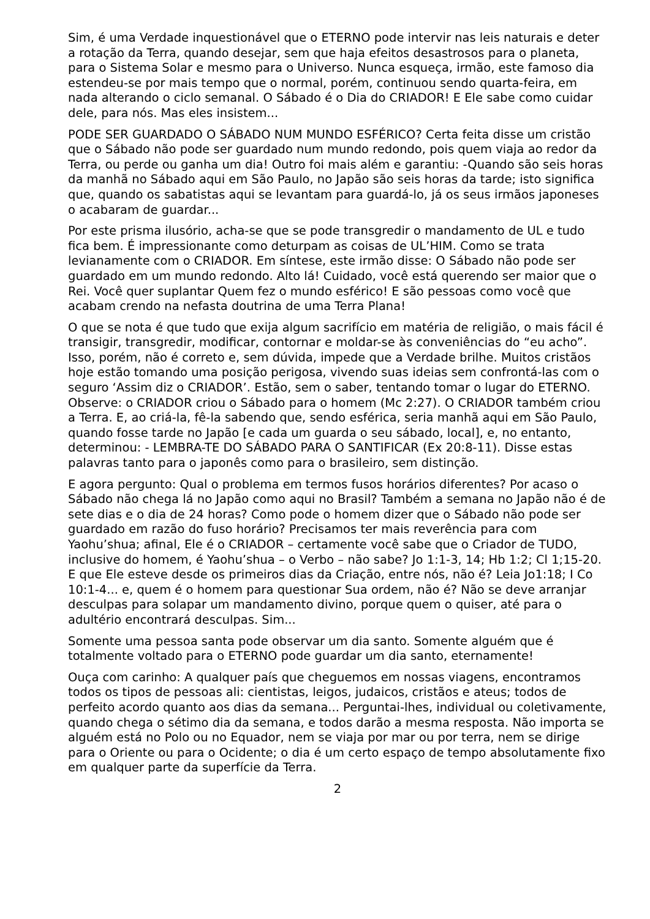Sim, é uma Verdade inquestionável que o ETERNO pode intervir nas leis naturais e deter a rotação da Terra, quando desejar, sem que haja efeitos desastrosos para o planeta, para o Sistema Solar e mesmo para o Universo. Nunca esqueça, irmão, este famoso dia estendeu-se por mais tempo que o normal, porém, continuou sendo quarta-feira, em nada alterando o ciclo semanal. O Sábado é o Dia do CRIADOR! E Ele sabe como cuidar dele, para nós. Mas eles insistem...
PODE SER GUARDADO O SÁBADO NUM MUNDO ESFÉRICO? Certa feita disse um cristão que o Sábado não pode ser guardado num mundo redondo, pois quem viaja ao redor da Terra, ou perde ou ganha um dia! Outro foi mais além e garantiu: -Quando são seis horas da manhã no Sábado aqui em São Paulo, no Japão são seis horas da tarde; isto significa que, quando os sabatistas aqui se levantam para guardá-lo, já os seus irmãos japoneses o acabaram de guardar...
Por este prisma ilusório, acha-se que se pode transgredir o mandamento de UL e tudo fica bem. É impressionante como deturpam as coisas de UL’HIM. Como se trata levianamente com o CRIADOR. Em síntese, este irmão disse: O Sábado não pode ser guardado em um mundo redondo. Alto lá! Cuidado, você está querendo ser maior que o Rei. Você quer suplantar Quem fez o mundo esférico! E são pessoas como você que acabam crendo na nefasta doutrina de uma Terra Plana!
O que se nota é que tudo que exija algum sacrifício em matéria de religião, o mais fácil é transigir, transgredir, modificar, contornar e moldar-se às conveniências do “eu acho”. Isso, porém, não é correto e, sem dúvida, impede que a Verdade brilhe. Muitos cristãos hoje estão tomando uma posição perigosa, vivendo suas ideias sem confrontá-las com o seguro ‘Assim diz o CRIADOR’. Estão, sem o saber, tentando tomar o lugar do ETERNO. Observe: o CRIADOR criou o Sábado para o homem (Mc 2:27). O CRIADOR também criou a Terra. E, ao criá-la, fê-la sabendo que, sendo esférica, seria manhã aqui em São Paulo, quando fosse tarde no Japão [e cada um guarda o seu sábado, local], e, no entanto, determinou: - LEMBRA-TE DO SÁBADO PARA O SANTIFICAR (Ex 20:8-11). Disse estas palavras tanto para o japonês como para o brasileiro, sem distinção.
E agora pergunto: Qual o problema em termos fusos horários diferentes? Por acaso o Sábado não chega lá no Japão como aqui no Brasil? Também a semana no Japão não é de sete dias e o dia de 24 horas? Como pode o homem dizer que o Sábado não pode ser guardado em razão do fuso horário? Precisamos ter mais reverência para com Yaohu’shua; afinal, Ele é o CRIADOR – certamente você sabe que o Criador de TUDO, inclusive do homem, é Yaohu’shua – o Verbo – não sabe? Jo 1:1-3, 14; Hb 1:2; Cl 1;15-20. E que Ele esteve desde os primeiros dias da Criação, entre nós, não é? Leia Jo1:18; I Co 10:1-4... e, quem é o homem para questionar Sua ordem, não é? Não se deve arranjar desculpas para solapar um mandamento divino, porque quem o quiser, até para o adultério encontrará desculpas. Sim...
Somente uma pessoa santa pode observar um dia santo. Somente alguém que é totalmente voltado para o ETERNO pode guardar um dia santo, eternamente!
Ouça com carinho: A qualquer país que cheguemos em nossas viagens, encontramos todos os tipos de pessoas ali: cientistas, leigos, judaicos, cristãos e ateus; todos de perfeito acordo quanto aos dias da semana... Perguntai-lhes, individual ou coletivamente, quando chega o sétimo dia da semana, e todos darão a mesma resposta. Não importa se alguém está no Polo ou no Equador, nem se viaja por mar ou por terra, nem se dirige para o Oriente ou para o Ocidente; o dia é um certo espaço de tempo absolutamente fixo em qualquer parte da superfície da Terra.
2